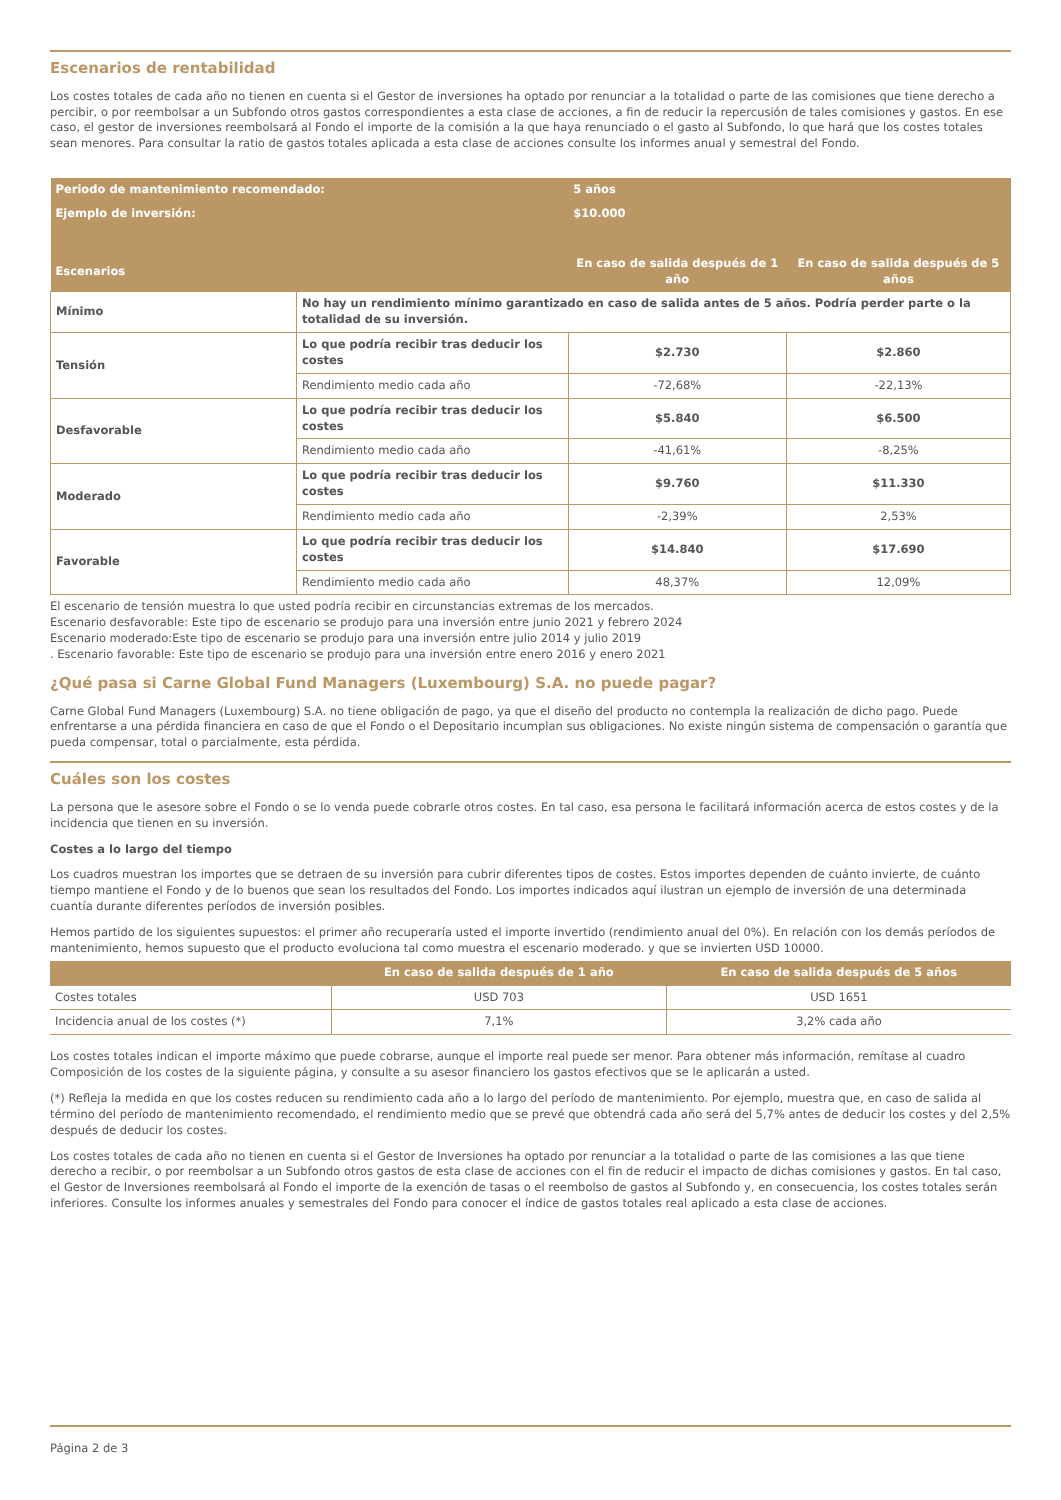Escenarios de rentabilidad
Los costes totales de cada año no tienen en cuenta si el Gestor de inversiones ha optado por renunciar a la totalidad o parte de las comisiones que tiene derecho a percibir, o por reembolsar a un Subfondo otros gastos correspondientes a esta clase de acciones, a fin de reducir la repercusión de tales comisiones y gastos. En ese caso, el gestor de inversiones reembolsará al Fondo el importe de la comisión a la que haya renunciado o el gasto al Subfondo, lo que hará que los costes totales sean menores. Para consultar la ratio de gastos totales aplicada a esta clase de acciones consulte los informes anual y semestral del Fondo.
| Periodo de mantenimiento recomendado: | | 5 años | |
| Ejemplo de inversión: | | $10.000 | |
| Escenarios | | En caso de salida después de 1 año | En caso de salida después de 5 años |
| Mínimo | No hay un rendimiento mínimo garantizado en caso de salida antes de 5 años. Podría perder parte o la totalidad de su inversión. | | |
| Tensión | Lo que podría recibir tras deducir los costes | $2.730 | $2.860 |
| | Rendimiento medio cada año | -72,68% | -22,13% |
| Desfavorable | Lo que podría recibir tras deducir los costes | $5.840 | $6.500 |
| | Rendimiento medio cada año | -41,61% | -8,25% |
| Moderado | Lo que podría recibir tras deducir los costes | $9.760 | $11.330 |
| | Rendimiento medio cada año | -2,39% | 2,53% |
| Favorable | Lo que podría recibir tras deducir los costes | $14.840 | $17.690 |
| | Rendimiento medio cada año | 48,37% | 12,09% |
El escenario de tensión muestra lo que usted podría recibir en circunstancias extremas de los mercados.
Escenario desfavorable: Este tipo de escenario se produjo para una inversión entre junio 2021 y febrero 2024
Escenario moderado:Este tipo de escenario se produjo para una inversión entre julio 2014 y julio 2019
. Escenario favorable: Este tipo de escenario se produjo para una inversión entre enero 2016 y enero 2021
¿Qué pasa si Carne Global Fund Managers (Luxembourg) S.A. no puede pagar?
Carne Global Fund Managers (Luxembourg) S.A. no tiene obligación de pago, ya que el diseño del producto no contempla la realización de dicho pago. Puede enfrentarse a una pérdida financiera en caso de que el Fondo o el Depositario incumplan sus obligaciones. No existe ningún sistema de compensación o garantía que pueda compensar, total o parcialmente, esta pérdida.
Cuáles son los costes
La persona que le asesore sobre el Fondo o se lo venda puede cobrarle otros costes. En tal caso, esa persona le facilitará información acerca de estos costes y de la incidencia que tienen en su inversión.
Costes a lo largo del tiempo
Los cuadros muestran los importes que se detraen de su inversión para cubrir diferentes tipos de costes. Estos importes dependen de cuánto invierte, de cuánto tiempo mantiene el Fondo y de lo buenos que sean los resultados del Fondo. Los importes indicados aquí ilustran un ejemplo de inversión de una determinada cuantía durante diferentes períodos de inversión posibles.
Hemos partido de los siguientes supuestos: el primer año recuperaría usted el importe invertido (rendimiento anual del 0%). En relación con los demás períodos de mantenimiento, hemos supuesto que el producto evoluciona tal como muestra el escenario moderado. y que se invierten USD 10000.
| | En caso de salida después de 1 año | En caso de salida después de 5 años |
| --- | --- | --- |
| Costes totales | USD 703 | USD 1651 |
| Incidencia anual de los costes (*) | 7,1% | 3,2% cada año |
Los costes totales indican el importe máximo que puede cobrarse, aunque el importe real puede ser menor. Para obtener más información, remítase al cuadro Composición de los costes de la siguiente página, y consulte a su asesor financiero los gastos efectivos que se le aplicarán a usted.
(*) Refleja la medida en que los costes reducen su rendimiento cada año a lo largo del período de mantenimiento. Por ejemplo, muestra que, en caso de salida al término del período de mantenimiento recomendado, el rendimiento medio que se prevé que obtendrá cada año será del 5,7% antes de deducir los costes y del 2,5% después de deducir los costes.
Los costes totales de cada año no tienen en cuenta si el Gestor de Inversiones ha optado por renunciar a la totalidad o parte de las comisiones a las que tiene derecho a recibir, o por reembolsar a un Subfondo otros gastos de esta clase de acciones con el fin de reducir el impacto de dichas comisiones y gastos. En tal caso, el Gestor de Inversiones reembolsará al Fondo el importe de la exención de tasas o el reembolso de gastos al Subfondo y, en consecuencia, los costes totales serán inferiores. Consulte los informes anuales y semestrales del Fondo para conocer el índice de gastos totales real aplicado a esta clase de acciones.
Página 2 de 3